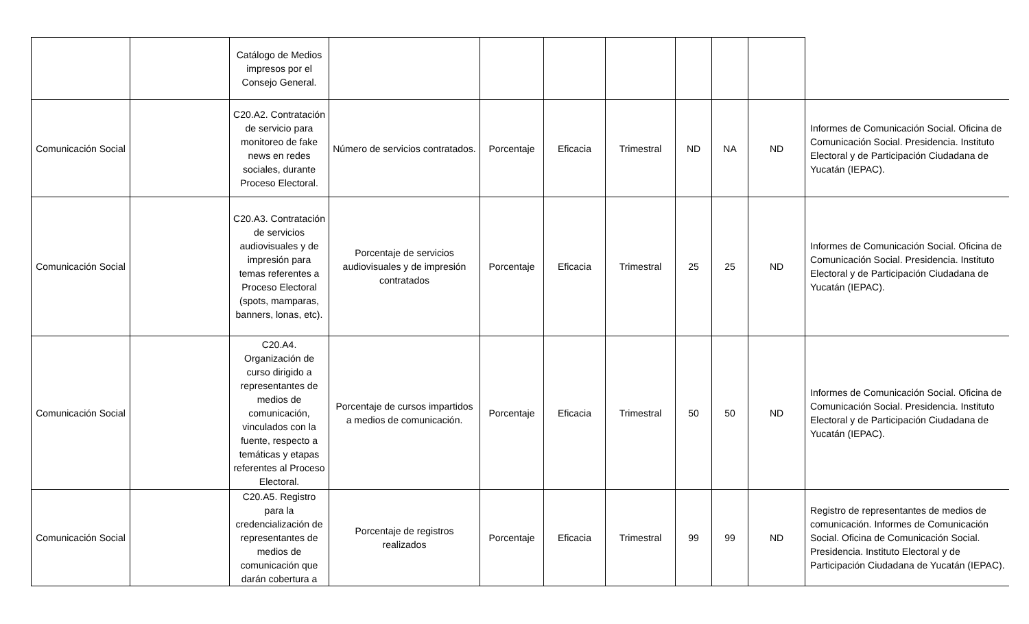| | | Catálogo de Medios impresos por el Consejo General. | | | | | | | | |
| Comunicación Social | | C20.A2. Contratación de servicio para monitoreo de fake news en redes sociales, durante Proceso Electoral. | Número de servicios contratados. | Porcentaje | Eficacia | Trimestral | ND | NA | ND | Informes de Comunicación Social. Oficina de Comunicación Social. Presidencia. Instituto Electoral y de Participación Ciudadana de Yucatán (IEPAC). |
| Comunicación Social | | C20.A3. Contratación de servicios audiovisuales y de impresión para temas referentes a Proceso Electoral (spots, mamparas, banners, lonas, etc). | Porcentaje de servicios audiovisuales y de impresión contratados | Porcentaje | Eficacia | Trimestral | 25 | 25 | ND | Informes de Comunicación Social. Oficina de Comunicación Social. Presidencia. Instituto Electoral y de Participación Ciudadana de Yucatán (IEPAC). |
| Comunicación Social | | C20.A4. Organización de curso dirigido a representantes de medios de comunicación, vinculados con la fuente, respecto a temáticas y etapas referentes al Proceso Electoral. | Porcentaje de cursos impartidos a medios de comunicación. | Porcentaje | Eficacia | Trimestral | 50 | 50 | ND | Informes de Comunicación Social. Oficina de Comunicación Social. Presidencia. Instituto Electoral y de Participación Ciudadana de Yucatán (IEPAC). |
| Comunicación Social | | C20.A5. Registro para la credencialización de representantes de medios de comunicación que darán cobertura a | Porcentaje de registros realizados | Porcentaje | Eficacia | Trimestral | 99 | 99 | ND | Registro de representantes de medios de comunicación. Informes de Comunicación Social. Oficina de Comunicación Social. Presidencia. Instituto Electoral y de Participación Ciudadana de Yucatán (IEPAC). |